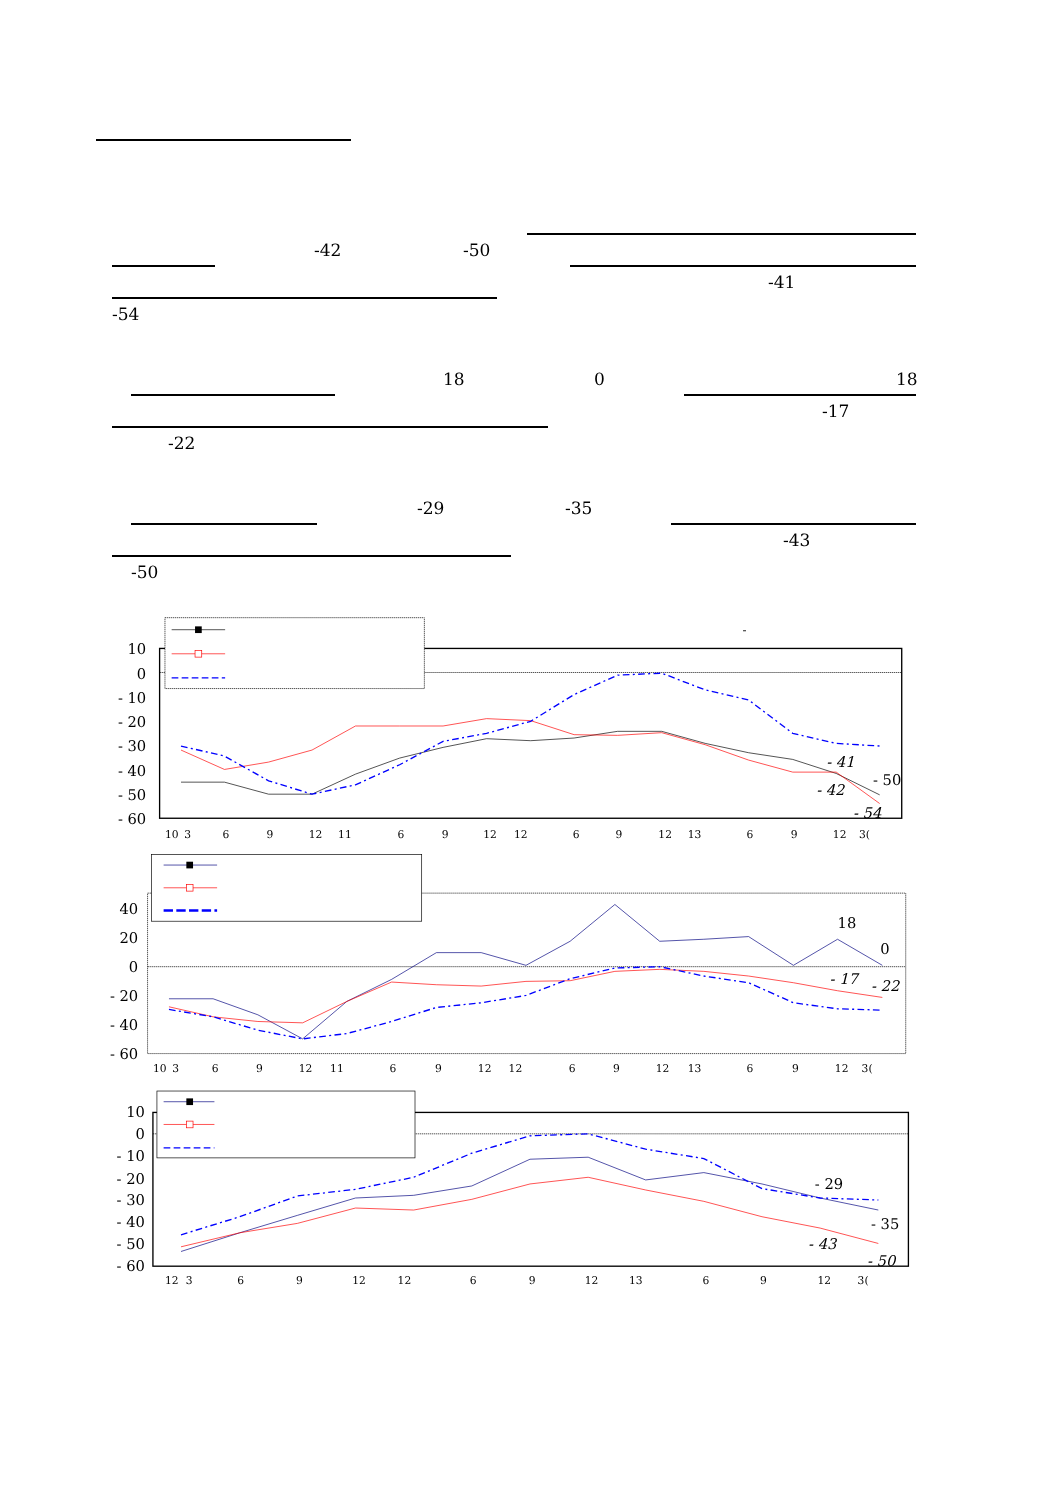-42 -50
-41
-54
18 0 18
-17
-22
-29 -35
-43
-50
10
0
- 10
- 20
- 30
- 40
- 50
- 60
-
- 41
- 42
- 54
- 50
10
3
6
9
12
11
6
9
12
12
6
9
12
13
6
9
12
3(
40
20
0
- 20
- 40
- 60
18
0
- 17
- 22
10
3
6
9
12
11
6
9
12
12
6
9
12
13
6
9
12
3(
10
0
- 10
- 20
- 30
- 40
- 50
- 60
- 29
- 35
- 43
- 50
12
3
6
9
12
12
6
9
12
13
6
9
12
3(